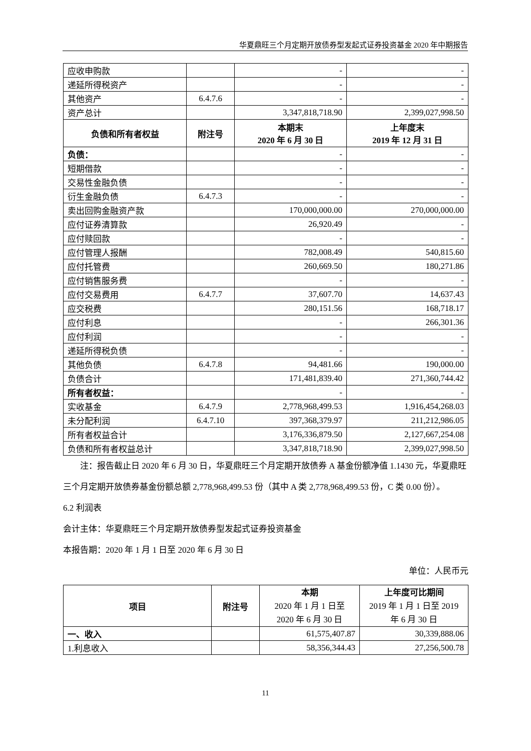华夏鼎旺三个月定期开放债券型发起式证券投资基金 2020 年中期报告
| 应收申购款 | | - | - |
| 递延所得税资产 | | - | - |
| 其他资产 | 6.4.7.6 | - | - |
| 资产总计 | | 3,347,818,718.90 | 2,399,027,998.50 |
| 负债和所有者权益 | 附注号 | 本期末 2020 年 6 月 30 日 | 上年度末 2019 年 12 月 31 日 |
| 负债： | | - | - |
| 短期借款 | | - | - |
| 交易性金融负债 | | - | - |
| 衍生金融负债 | 6.4.7.3 | - | - |
| 卖出回购金融资产款 | | 170,000,000.00 | 270,000,000.00 |
| 应付证券清算款 | | 26,920.49 | - |
| 应付赎回款 | | - | - |
| 应付管理人报酬 | | 782,008.49 | 540,815.60 |
| 应付托管费 | | 260,669.50 | 180,271.86 |
| 应付销售服务费 | | - | - |
| 应付交易费用 | 6.4.7.7 | 37,607.70 | 14,637.43 |
| 应交税费 | | 280,151.56 | 168,718.17 |
| 应付利息 | | - | 266,301.36 |
| 应付利润 | | - | - |
| 递延所得税负债 | | - | - |
| 其他负债 | 6.4.7.8 | 94,481.66 | 190,000.00 |
| 负债合计 | | 171,481,839.40 | 271,360,744.42 |
| 所有者权益： | | - | - |
| 实收基金 | 6.4.7.9 | 2,778,968,499.53 | 1,916,454,268.03 |
| 未分配利润 | 6.4.7.10 | 397,368,379.97 | 211,212,986.05 |
| 所有者权益合计 | | 3,176,336,879.50 | 2,127,667,254.08 |
| 负债和所有者权益总计 | | 3,347,818,718.90 | 2,399,027,998.50 |
注：报告截止日 2020 年 6 月 30 日，华夏鼎旺三个月定期开放债券 A 基金份额净值 1.1430 元，华夏鼎旺三个月定期开放债券基金份额总额 2,778,968,499.53 份（其中 A 类 2,778,968,499.53 份，C 类 0.00 份）。
6.2 利润表
会计主体：华夏鼎旺三个月定期开放债券型发起式证券投资基金
本报告期：2020 年 1 月 1 日至 2020 年 6 月 30 日
单位：人民币元
| 项目 | 附注号 | 本期 2020 年 1 月 1 日至 2020 年 6 月 30 日 | 上年度可比期间 2019 年 1 月 1 日至 2019 年 6 月 30 日 |
| 一、收入 | | 61,575,407.87 | 30,339,888.06 |
| 1.利息收入 | | 58,356,344.43 | 27,256,500.78 |
11